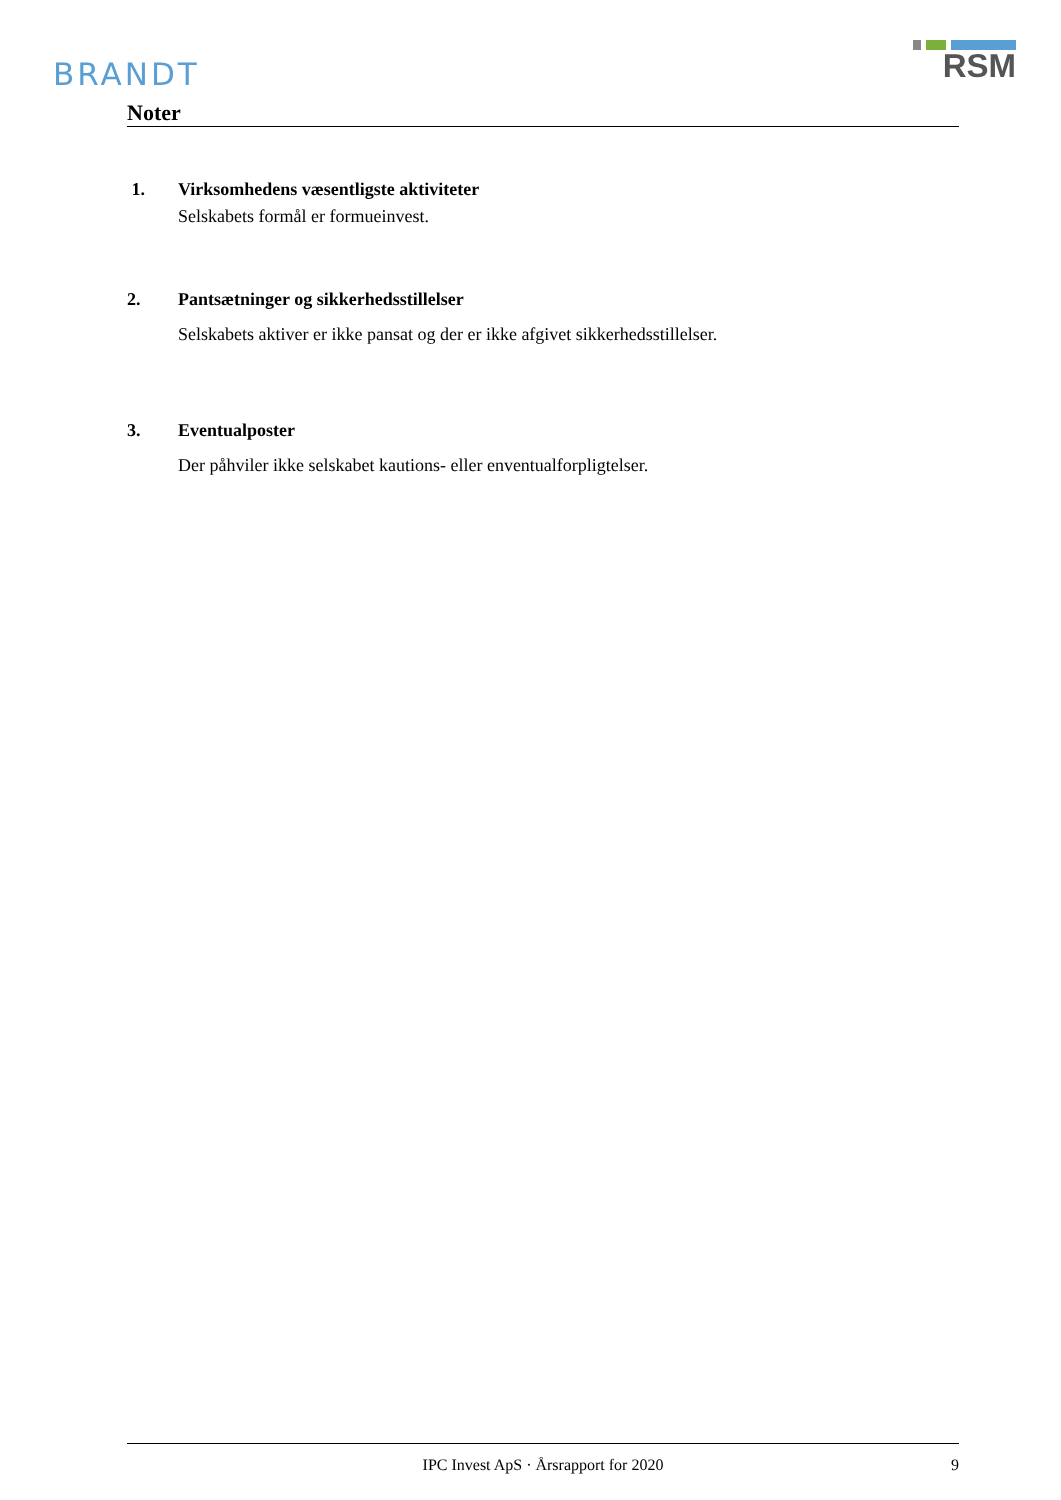BRANDT
RSM
Noter
1. Virksomhedens væsentligste aktiviteter
Selskabets formål er formueinvest.
2. Pantsætninger og sikkerhedsstillelser
Selskabets aktiver er ikke pansat og der er ikke afgivet sikkerhedsstillelser.
3. Eventualposter
Der påhviler ikke selskabet kautions- eller enventualforpligtelser.
IPC Invest ApS · Årsrapport for 2020 9